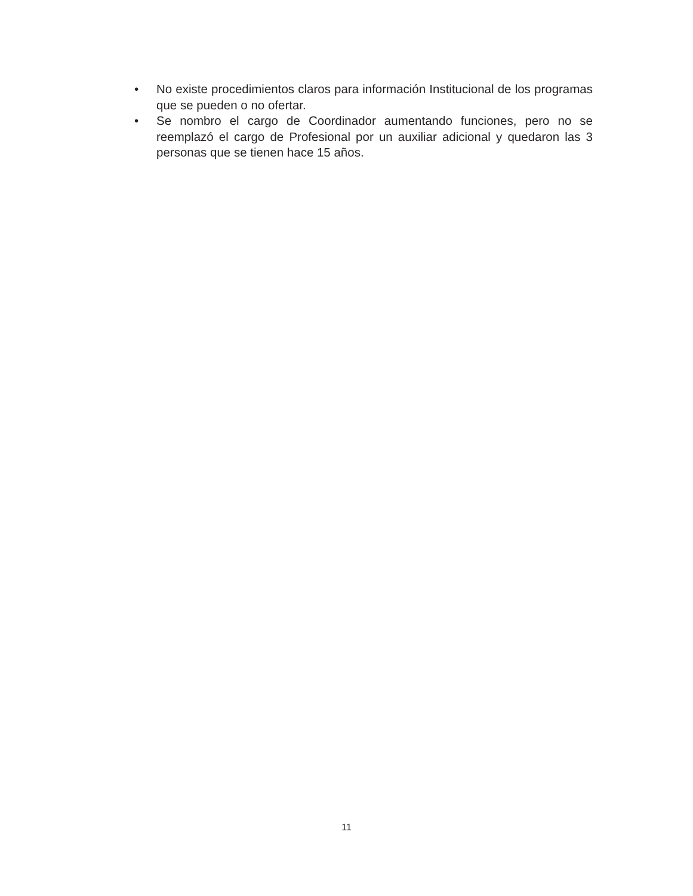• No existe procedimientos claros para información Institucional de los programas que se pueden o no ofertar.
• Se nombro el cargo de Coordinador aumentando funciones, pero no se reemplazó el cargo de Profesional por un auxiliar adicional y quedaron las 3 personas que se tienen hace 15 años.
11